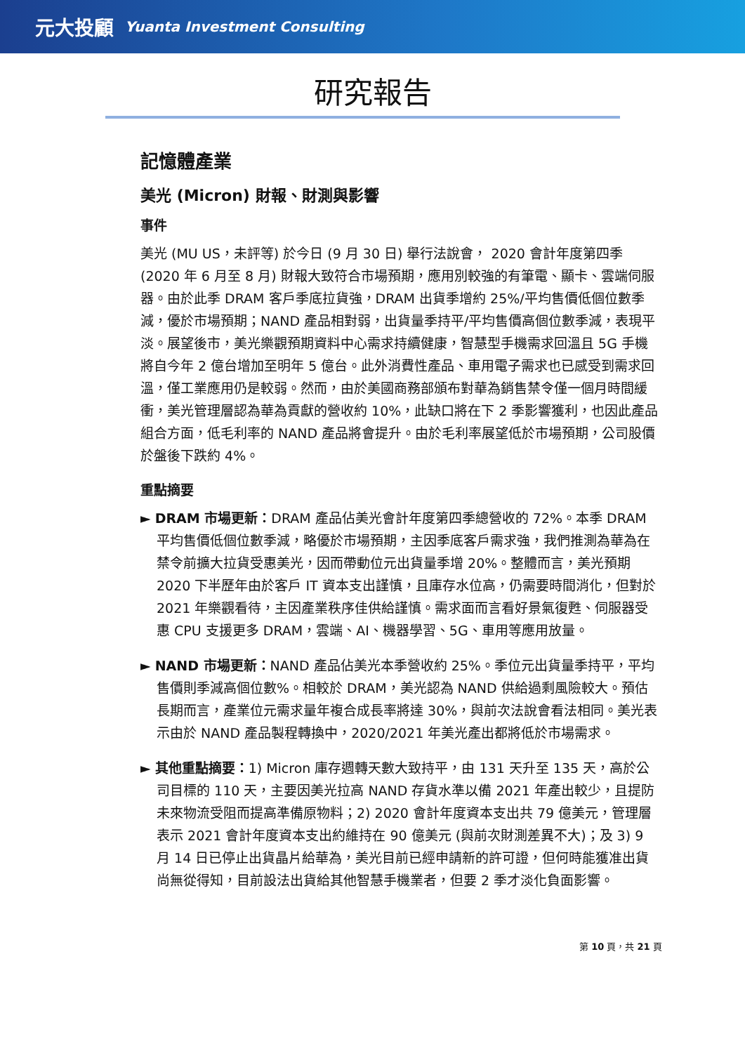元大投顧 Yuanta Investment Consulting
研究報告
記憶體產業
美光 (Micron) 財報、財測與影響
事件
美光 (MU US，未評等) 於今日 (9 月 30 日) 舉行法說會， 2020 會計年度第四季 (2020 年 6 月至 8 月) 財報大致符合市場預期，應用別較強的有筆電、顯卡、雲端伺服器。由於此季 DRAM 客戶季底拉貨強，DRAM 出貨季增約 25%/平均售價低個位數季減，優於市場預期；NAND 產品相對弱，出貨量季持平/平均售價高個位數季減，表現平淡。展望後市，美光樂觀預期資料中心需求持續健康，智慧型手機需求回溫且 5G 手機將自今年 2 億台增加至明年 5 億台。此外消費性產品、車用電子需求也已感受到需求回溫，僅工業應用仍是較弱。然而，由於美國商務部頒布對華為銷售禁令僅一個月時間緩衝，美光管理層認為華為貢獻的營收約 10%，此缺口將在下 2 季影響獲利，也因此產品組合方面，低毛利率的 NAND 產品將會提升。由於毛利率展望低於市場預期，公司股價於盤後下跌約 4%。
重點摘要
► DRAM 市場更新：DRAM 產品佔美光會計年度第四季總營收的 72%。本季 DRAM 平均售價低個位數季減，略優於市場預期，主因季底客戶需求強，我們推測為華為在禁令前擴大拉貨受惠美光，因而帶動位元出貨量季增 20%。整體而言，美光預期 2020 下半歷年由於客戶 IT 資本支出謹慎，且庫存水位高，仍需要時間消化，但對於 2021 年樂觀看待，主因產業秩序佳供給謹慎。需求面而言看好景氣復甦、伺服器受惠 CPU 支援更多 DRAM，雲端、AI、機器學習、5G、車用等應用放量。
► NAND 市場更新：NAND 產品佔美光本季營收約 25%。季位元出貨量季持平，平均售價則季減高個位數%。相較於 DRAM，美光認為 NAND 供給過剩風險較大。預估長期而言，產業位元需求量年複合成長率將達 30%，與前次法說會看法相同。美光表示由於 NAND 產品製程轉換中，2020/2021 年美光產出都將低於市場需求。
► 其他重點摘要：1) Micron 庫存週轉天數大致持平，由 131 天升至 135 天，高於公司目標的 110 天，主要因美光拉高 NAND 存貨水準以備 2021 年產出較少，且提防未來物流受阻而提高準備原物料；2) 2020 會計年度資本支出共 79 億美元，管理層表示 2021 會計年度資本支出約維持在 90 億美元 (與前次財測差異不大)；及 3) 9 月 14 日已停止出貨晶片給華為，美光目前已經申請新的許可證，但何時能獲准出貨尚無從得知，目前設法出貨給其他智慧手機業者，但要 2 季才淡化負面影響。
第 10 頁，共 21 頁